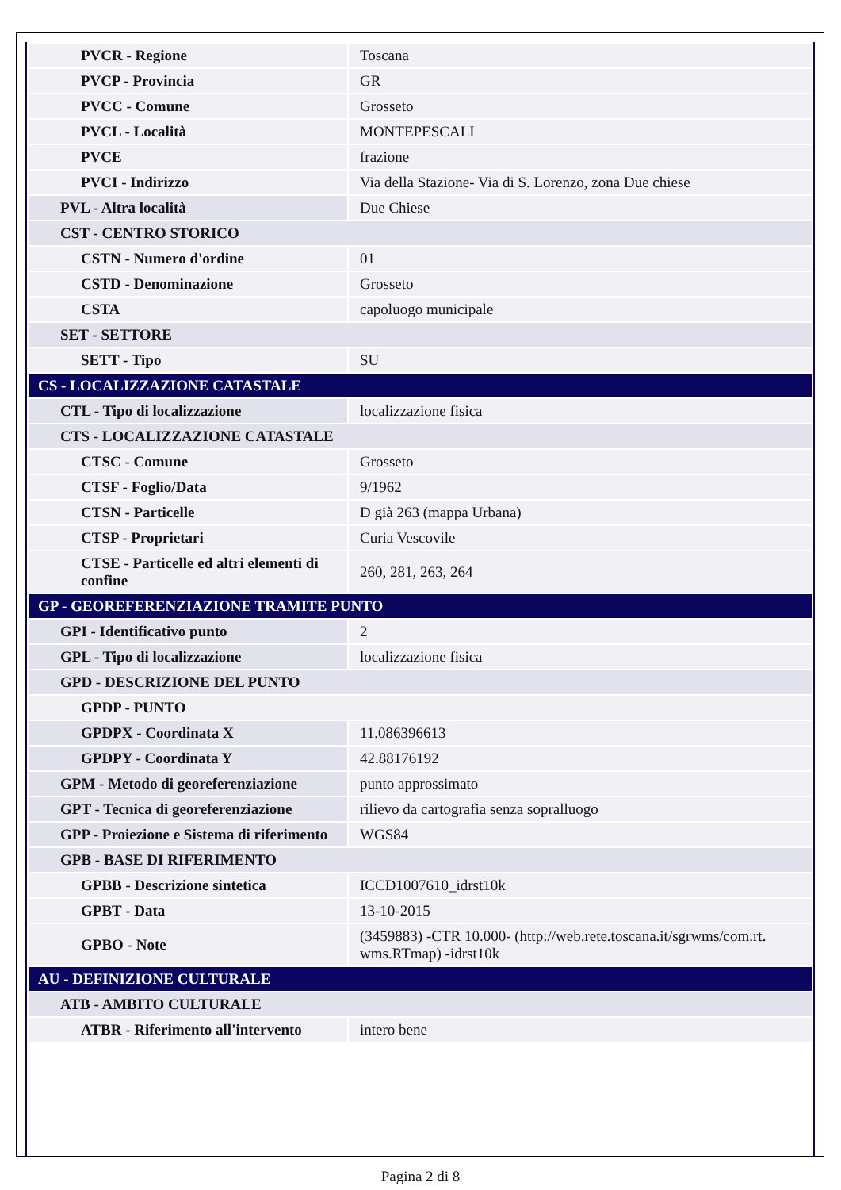| PVCR - Regione | Toscana |
| PVCP - Provincia | GR |
| PVCC - Comune | Grosseto |
| PVCL - Località | MONTEPESCALI |
| PVCE | frazione |
| PVCI - Indirizzo | Via della Stazione- Via di S. Lorenzo, zona Due chiese |
| PVL - Altra località | Due Chiese |
| CST - CENTRO STORICO | |
| CSTN - Numero d'ordine | 01 |
| CSTD - Denominazione | Grosseto |
| CSTA | capoluogo municipale |
| SET - SETTORE | |
| SETT - Tipo | SU |
| CS - LOCALIZZAZIONE CATASTALE | |
| CTL - Tipo di localizzazione | localizzazione fisica |
| CTS - LOCALIZZAZIONE CATASTALE | |
| CTSC - Comune | Grosseto |
| CTSF - Foglio/Data | 9/1962 |
| CTSN - Particelle | D già 263 (mappa Urbana) |
| CTSP - Proprietari | Curia Vescovile |
| CTSE - Particelle ed altri elementi di confine | 260, 281, 263, 264 |
| GP - GEOREFERENZIAZIONE TRAMITE PUNTO | |
| GPI - Identificativo punto | 2 |
| GPL - Tipo di localizzazione | localizzazione fisica |
| GPD - DESCRIZIONE DEL PUNTO | |
| GPDP - PUNTO | |
| GPDPX - Coordinata X | 11.086396613 |
| GPDPY - Coordinata Y | 42.88176192 |
| GPM - Metodo di georeferenziazione | punto approssimato |
| GPT - Tecnica di georeferenziazione | rilievo da cartografia senza sopralluogo |
| GPP - Proiezione e Sistema di riferimento | WGS84 |
| GPB - BASE DI RIFERIMENTO | |
| GPBB - Descrizione sintetica | ICCD1007610_idrst10k |
| GPBT - Data | 13-10-2015 |
| GPBO - Note | (3459883) -CTR 10.000- (http://web.rete.toscana.it/sgrwms/com.rt. wms.RTmap) -idrst10k |
| AU - DEFINIZIONE CULTURALE | |
| ATB - AMBITO CULTURALE | |
| ATBR - Riferimento all'intervento | intero bene |
Pagina 2 di 8